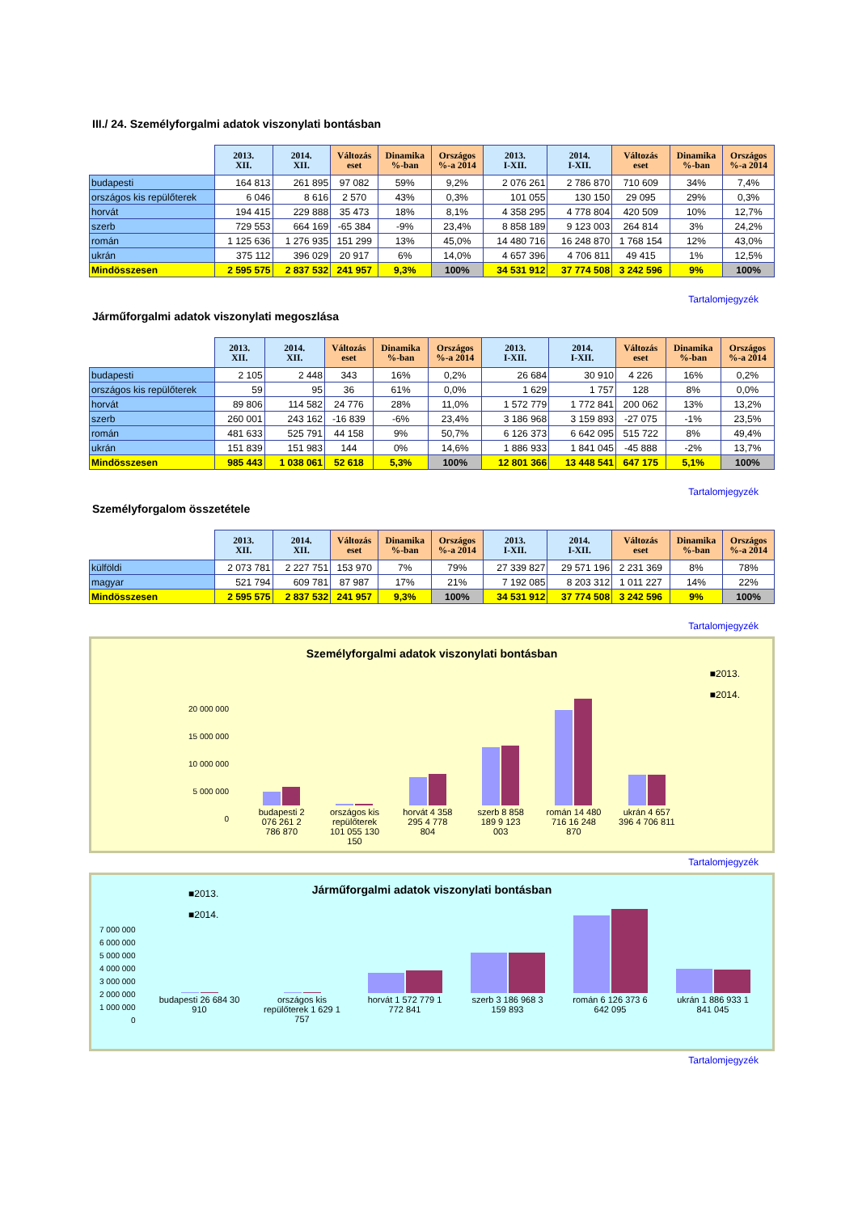III./ 24. Személyforgalmi adatok viszonylati bontásban
| | 2013. XII. | 2014. XII. | Változás eset | Dinamika %-ban | Országos %-a 2014 | 2013. I-XII. | 2014. I-XII. | Változás eset | Dinamika %-ban | Országos %-a 2014 |
| --- | --- | --- | --- | --- | --- | --- | --- | --- | --- | --- |
| budapesti | 164 813 | 261 895 | 97 082 | 59% | 9,2% | 2 076 261 | 2 786 870 | 710 609 | 34% | 7,4% |
| országos kis repülőterek | 6 046 | 8 616 | 2 570 | 43% | 0,3% | 101 055 | 130 150 | 29 095 | 29% | 0,3% |
| horvát | 194 415 | 229 888 | 35 473 | 18% | 8,1% | 4 358 295 | 4 778 804 | 420 509 | 10% | 12,7% |
| szerb | 729 553 | 664 169 | -65 384 | -9% | 23,4% | 8 858 189 | 9 123 003 | 264 814 | 3% | 24,2% |
| román | 1 125 636 | 1 276 935 | 151 299 | 13% | 45,0% | 14 480 716 | 16 248 870 | 1 768 154 | 12% | 43,0% |
| ukrán | 375 112 | 396 029 | 20 917 | 6% | 14,0% | 4 657 396 | 4 706 811 | 49 415 | 1% | 12,5% |
| Mindösszesen | 2 595 575 | 2 837 532 | 241 957 | 9,3% | 100% | 34 531 912 | 37 774 508 | 3 242 596 | 9% | 100% |
Tartalomjegyzék
Járműforgalmi adatok viszonylati megoszlása
| | 2013. XII. | 2014. XII. | Változás eset | Dinamika %-ban | Országos %-a 2014 | 2013. I-XII. | 2014. I-XII. | Változás eset | Dinamika %-ban | Országos %-a 2014 |
| --- | --- | --- | --- | --- | --- | --- | --- | --- | --- | --- |
| budapesti | 2 105 | 2 448 | 343 | 16% | 0,2% | 26 684 | 30 910 | 4 226 | 16% | 0,2% |
| országos kis repülőterek | 59 | 95 | 36 | 61% | 0,0% | 1 629 | 1 757 | 128 | 8% | 0,0% |
| horvát | 89 806 | 114 582 | 24 776 | 28% | 11,0% | 1 572 779 | 1 772 841 | 200 062 | 13% | 13,2% |
| szerb | 260 001 | 243 162 | -16 839 | -6% | 23,4% | 3 186 968 | 3 159 893 | -27 075 | -1% | 23,5% |
| román | 481 633 | 525 791 | 44 158 | 9% | 50,7% | 6 126 373 | 6 642 095 | 515 722 | 8% | 49,4% |
| ukrán | 151 839 | 151 983 | 144 | 0% | 14,6% | 1 886 933 | 1 841 045 | -45 888 | -2% | 13,7% |
| Mindösszesen | 985 443 | 1 038 061 | 52 618 | 5,3% | 100% | 12 801 366 | 13 448 541 | 647 175 | 5,1% | 100% |
Tartalomjegyzék
Személyforgalom összetétele
| | 2013. XII. | 2014. XII. | Változás eset | Dinamika %-ban | Országos %-a 2014 | 2013. I-XII. | 2014. I-XII. | Változás eset | Dinamika %-ban | Országos %-a 2014 |
| --- | --- | --- | --- | --- | --- | --- | --- | --- | --- | --- |
| külföldi | 2 073 781 | 2 227 751 | 153 970 | 7% | 79% | 27 339 827 | 29 571 196 | 2 231 369 | 8% | 78% |
| magyar | 521 794 | 609 781 | 87 987 | 17% | 21% | 7 192 085 | 8 203 312 | 1 011 227 | 14% | 22% |
| Mindösszesen | 2 595 575 | 2 837 532 | 241 957 | 9,3% | 100% | 34 531 912 | 37 774 508 | 3 242 596 | 9% | 100% |
Tartalomjegyzék
Személyforgalmi adatok viszonylati bontásban
■2013.
■2014.
20 000 000
15 000 000
10 000 000
5 000 000
0
budapesti 2 076 261 2 786 870 országos kis repülőterek 101 055 130 150 horvát 4 358 295 4 778 804 szerb 8 858 189 9 123 003 román 14 480 716 16 248 870 ukrán 4 657 396 4 706 811
Tartalomjegyzék
Járműforgalmi adatok viszonylati bontásban
■2013.
■2014.
7 000 000
6 000 000
5 000 000
4 000 000
3 000 000
2 000 000
1 000 000
0
budapesti 26 684 30 910 országos kis repülőterek 1 629 1 757 horvát 1 572 779 1 772 841 szerb 3 186 968 3 159 893 román 6 126 373 6 642 095 ukrán 1 886 933 1 841 045
Tartalomjegyzék